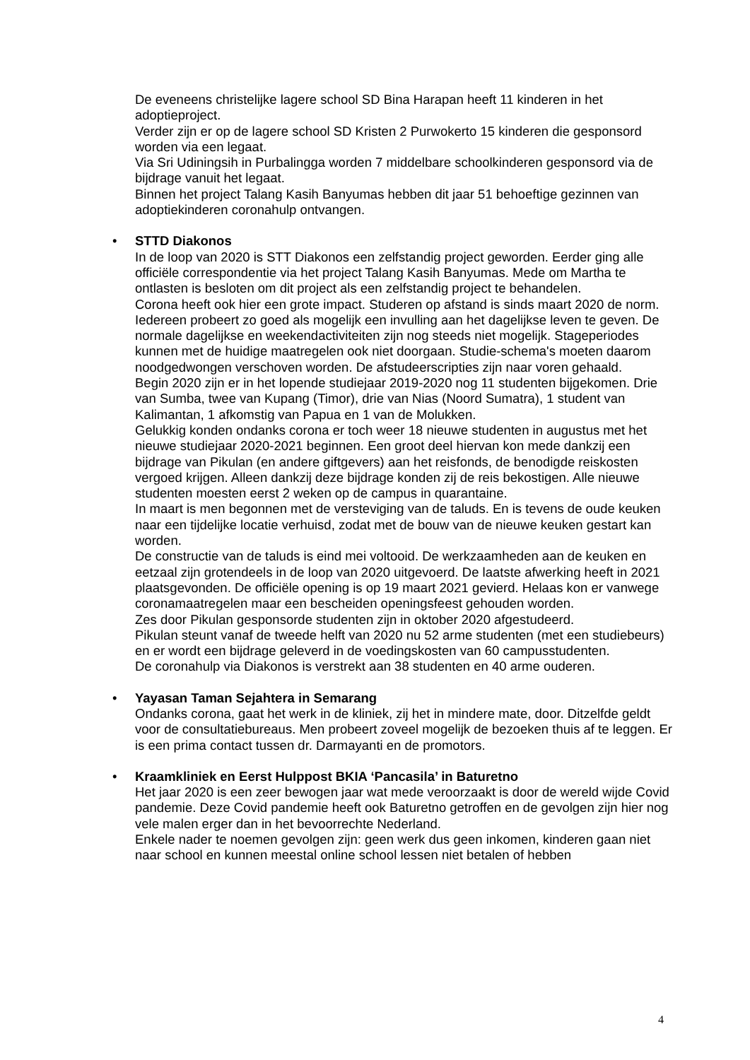De eveneens christelijke lagere school SD Bina Harapan heeft 11 kinderen in het adoptieproject.
Verder zijn er op de lagere school SD Kristen 2 Purwokerto 15 kinderen die gesponsord worden via een legaat.
Via Sri Udiningsih in Purbalingga worden 7 middelbare schoolkinderen gesponsord via de bijdrage vanuit het legaat.
Binnen het project Talang Kasih Banyumas hebben dit jaar 51 behoeftige gezinnen van adoptiekinderen coronahulp ontvangen.
•
STTD Diakonos
In de loop van 2020 is STT Diakonos een zelfstandig project geworden. Eerder ging alle officiële correspondentie via het project Talang Kasih Banyumas. Mede om Martha te ontlasten is besloten om dit project als een zelfstandig project te behandelen.
Corona heeft ook hier een grote impact. Studeren op afstand is sinds maart 2020 de norm. Iedereen probeert zo goed als mogelijk een invulling aan het dagelijkse leven te geven. De normale dagelijkse en weekendactiviteiten zijn nog steeds niet mogelijk. Stageperiodes kunnen met de huidige maatregelen ook niet doorgaan. Studie-schema's moeten daarom noodgedwongen verschoven worden. De afstudeerscripties zijn naar voren gehaald.
Begin 2020 zijn er in het lopende studiejaar 2019-2020 nog 11 studenten bijgekomen. Drie van Sumba, twee van Kupang (Timor), drie van Nias (Noord Sumatra), 1 student van Kalimantan, 1 afkomstig van Papua en 1 van de Molukken.
Gelukkig konden ondanks corona er toch weer 18 nieuwe studenten in augustus met het nieuwe studiejaar 2020-2021 beginnen. Een groot deel hiervan kon mede dankzij een bijdrage van Pikulan (en andere giftgevers) aan het reisfonds, de benodigde reiskosten vergoed krijgen. Alleen dankzij deze bijdrage konden zij de reis bekostigen. Alle nieuwe studenten moesten eerst 2 weken op de campus in quarantaine.
In maart is men begonnen met de versteviging van de taluds. En is tevens de oude keuken naar een tijdelijke locatie verhuisd, zodat met de bouw van de nieuwe keuken gestart kan worden.
De constructie van de taluds is eind mei voltooid. De werkzaamheden aan de keuken en eetzaal zijn grotendeels in de loop van 2020 uitgevoerd. De laatste afwerking heeft in 2021 plaatsgevonden. De officiële opening is op 19 maart 2021 gevierd. Helaas kon er vanwege coronamaatregelen maar een bescheiden openingsfeest gehouden worden.
Zes door Pikulan gesponsorde studenten zijn in oktober 2020 afgestudeerd.
Pikulan steunt vanaf de tweede helft van 2020 nu 52 arme studenten (met een studiebeurs) en er wordt een bijdrage geleverd in de voedingskosten van 60 campusstudenten.
De coronahulp via Diakonos is verstrekt aan 38 studenten en 40 arme ouderen.
•
Yayasan Taman Sejahtera in Semarang
Ondanks corona, gaat het werk in de kliniek, zij het in mindere mate, door. Ditzelfde geldt voor de consultatiebureaus. Men probeert zoveel mogelijk de bezoeken thuis af te leggen. Er is een prima contact tussen dr. Darmayanti en de promotors.
•
Kraamkliniek en Eerst Hulppost BKIA ‘Pancasila’ in Baturetno
Het jaar 2020 is een zeer bewogen jaar wat mede veroorzaakt is door de wereld wijde Covid pandemie. Deze Covid pandemie heeft ook Baturetno getroffen en de gevolgen zijn hier nog vele malen erger dan in het bevoorrechte Nederland.
Enkele nader te noemen gevolgen zijn: geen werk dus geen inkomen, kinderen gaan niet naar school en kunnen meestal online school lessen niet betalen of hebben
4